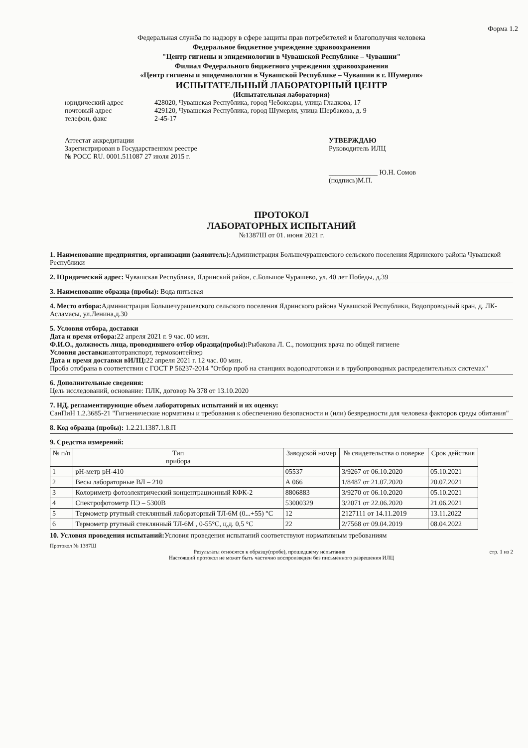Форма 1.2
Федеральная служба по надзору в сфере защиты прав потребителей и благополучия человека
Федеральное бюджетное учреждение здравоохранения
"Центр гигиены и эпидемиологии в Чувашской Республике – Чувашии"
Филиал Федерального бюджетного учреждения здравоохранения
«Центр гигиены и эпидемнологии в Чувашской Республике – Чувашии в г. Шумерля»
ИСПЫТАТЕЛЬНЫЙ ЛАБОРАТОРНЫЙ ЦЕНТР
(Испытательная лаборатория)
юридический адрес 428020, Чувашская Республика, город Чебоксары, улица Гладкова, 17
почтовый адрес 429120, Чувашская Республика, город Шумерля, улица Щербакова, д. 9
телефон, факс 2-45-17
Аттестат аккредитации
Зарегистрирован в Государственном реестре
№ РОСС RU. 0001.511087 27 июля 2015 г.
УТВЕРЖДАЮ
Руководитель ИЛЦ
______________ Ю.Н. Сомов
(подпись)М.П.
ПРОТОКОЛ
ЛАБОРАТОРНЫХ ИСПЫТАНИЙ
№1387Ш от 01. июня 2021 г.
1. Наименование предприятия, организации (заявитель): Администрация Большечурашевского сельского поселения Ядринского района Чувашской Республики
2. Юридический адрес: Чувашская Республика, Ядринский район, с.Большое Чурашево, ул. 40 лет Победы, д.39
3. Наименование образца (пробы): Вода питьевая
4. Место отбора: Администрация Большечурашевского сельского поселения Ядринского района Чувашской Республики, Водопроводный кран, д. ЛК- Асламасы, ул.Ленина,д.30
5. Условия отбора, доставки
Дата и время отбора: 22 апреля 2021 г. 9 час. 00 мин.
Ф.И.О., должность лица, проводившего отбор образца(пробы): Рыбакова Л. С., помощник врача по общей гигиене
Условия доставки: автотранспорт, термоконтейнер
Дата и время доставки вИЛЦ: 22 апреля 2021 г. 12 час. 00 мин.
Проба отобрана в соответствии с ГОСТ Р 56237-2014 "Отбор проб на станциях водоподготовки и в трубопроводных распределительных системах"
6. Дополнительные сведения:
Цель исследований, основание: ПЛК, договор № 378 от 13.10.2020
7. НД, регламентирующие объем лабораторных испытаний и их оценку:
СанПиН 1.2.3685-21 "Гигиенические нормативы и требования к обеспечению безопасности и (или) безвредности для человека факторов среды обитания"
8. Код образца (пробы): 1.2.21.1387.1.8.П
9. Средства измерений:
| № п/п | Тип прибора | Заводской номер | № свидетельства о поверке | Срок действия |
| --- | --- | --- | --- | --- |
| 1 | pH-метр pH-410 | 05537 | 3/9267 от 06.10.2020 | 05.10.2021 |
| 2 | Весы лабораторные ВЛ – 210 | А 066 | 1/8487 от 21.07.2020 | 20.07.2021 |
| 3 | Колориметр фотоэлектрический концентрационный КФК-2 | 8806883 | 3/9270 от 06.10.2020 | 05.10.2021 |
| 4 | Спектрофотометр ПЭ – 5300В | 53000329 | 3/2071 от 22.06.2020 | 21.06.2021 |
| 5 | Термометр ртутный стеклянный лабораторный ТЛ-6М (0...+55) °С | 12 | 2127111 от 14.11.2019 | 13.11.2022 |
| 6 | Термометр ртутный стеклянный ТЛ-6М , 0-55°С, ц.д. 0,5 °С | 22 | 2/7568 от 09.04.2019 | 08.04.2022 |
10. Условия проведения испытаний: Условия проведения испытаний соответствуют нормативным требованиям
Протокол № 1387Ш
Результаты относятся к образцу(пробе), прошедшему испытания стр. 1 из 2
Настоящий протокол не может быть частично воспроизведен без письменного разрешения ИЛЦ